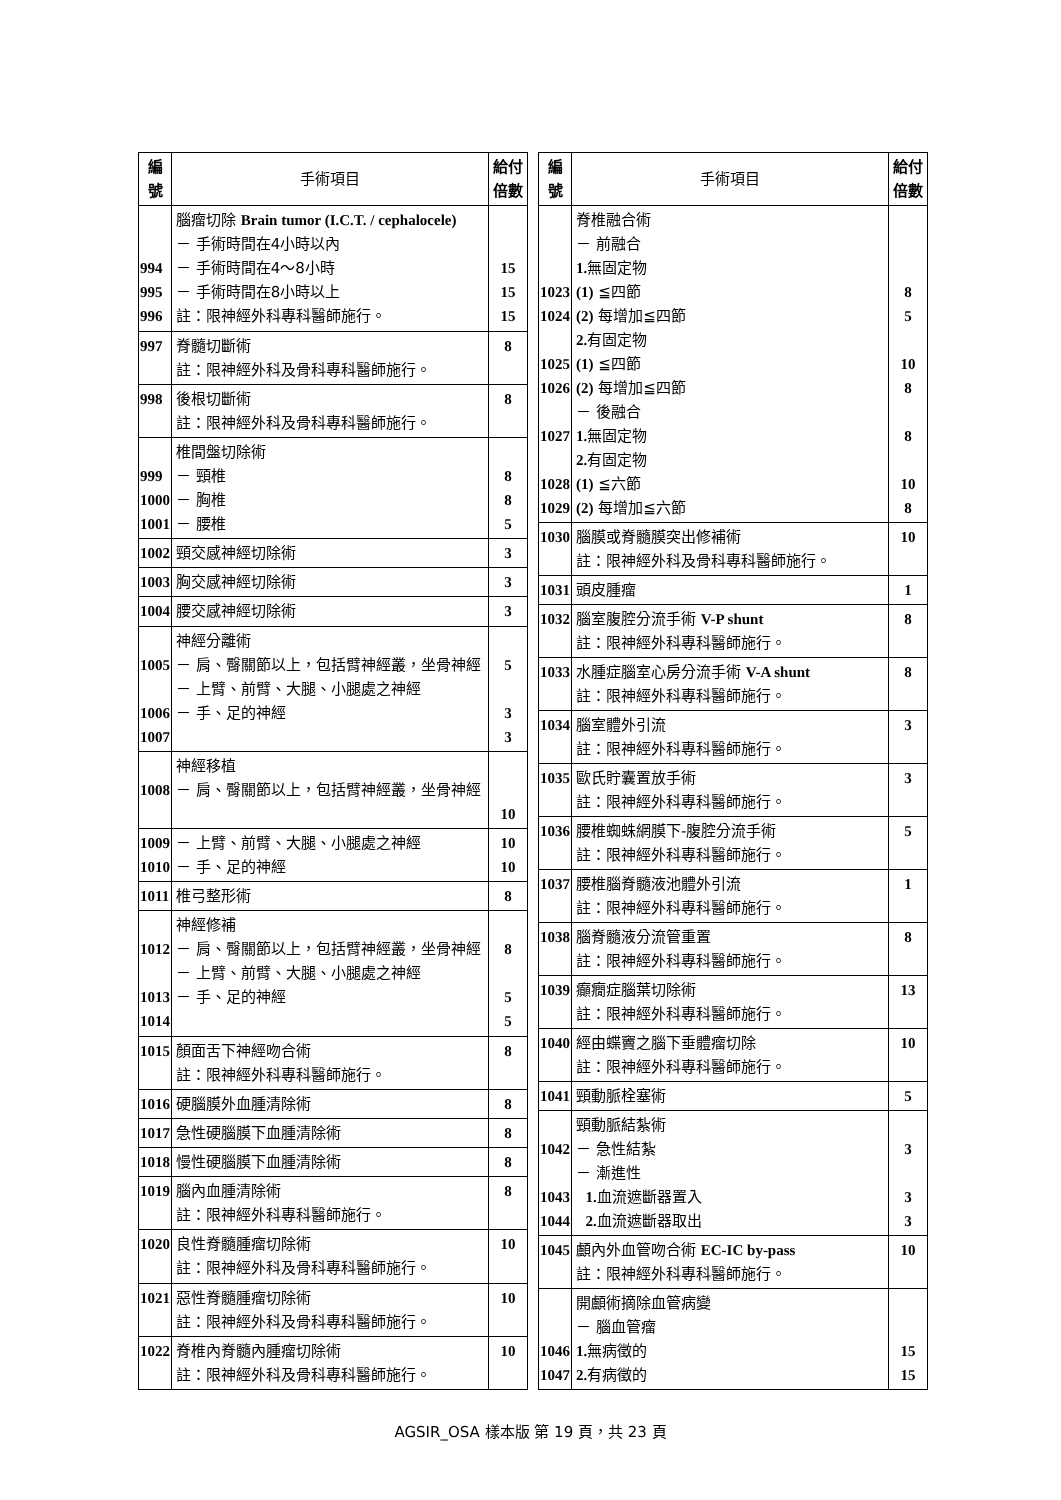| 編 號 | 手術項目 | 給付 倍數 |
| --- | --- | --- |
| 994 995 996 | 腦瘤切除 Brain tumor (I.C.T. / cephalocele) － 手術時間在4小時以內 － 手術時間在4～8小時 － 手術時間在8小時以上 註：限神經外科專科醫師施行。 | 15 15 15 |
| 997 | 脊髓切斷術 註：限神經外科及骨科專科醫師施行。 | 8 |
| 998 | 後根切斷術 註：限神經外科及骨科專科醫師施行。 | 8 |
| 999 1000 1001 | 椎間盤切除術 － 頸椎 － 胸椎 － 腰椎 | 8 8 5 |
| 1002 | 頸交感神經切除術 | 3 |
| 1003 | 胸交感神經切除術 | 3 |
| 1004 | 腰交感神經切除術 | 3 |
| 1005 1006 1007 | 神經分離術 － 肩、臀關節以上，包括臂神經叢，坐骨神經 － 上臂、前臂、大腿、小腿處之神經 － 手、足的神經 | 5 3 3 |
| 1008 | 神經移植 － 肩、臀關節以上，包括臂神經叢，坐骨神經 | 10 |
| 1009 1010 | － 上臂、前臂、大腿、小腿處之神經 － 手、足的神經 | 10 10 |
| 1011 | 椎弓整形術 | 8 |
| 1012 1013 1014 | 神經修補 － 肩、臀關節以上，包括臂神經叢，坐骨神經 － 上臂、前臂、大腿、小腿處之神經 － 手、足的神經 | 8 5 5 |
| 1015 | 顏面舌下神經吻合術 註：限神經外科專科醫師施行。 | 8 |
| 1016 | 硬腦膜外血腫清除術 | 8 |
| 1017 | 急性硬腦膜下血腫清除術 | 8 |
| 1018 | 慢性硬腦膜下血腫清除術 | 8 |
| 1019 | 腦內血腫清除術 註：限神經外科專科醫師施行。 | 8 |
| 1020 | 良性脊髓腫瘤切除術 註：限神經外科及骨科專科醫師施行。 | 10 |
| 1021 | 惡性脊髓腫瘤切除術 註：限神經外科及骨科專科醫師施行。 | 10 |
| 1022 | 脊椎內脊髓內腫瘤切除術 註：限神經外科及骨科專科醫師施行。 | 10 |
| 編 號 | 手術項目 | 給付 倍數 |
| --- | --- | --- |
| 1023 1024 1025 1026 1027 1028 1029 | 脊椎融合術 － 前融合 1. 無固定物 (1) ≦四節 (2) 每增加≦四節 2. 有固定物 (1) ≦四節 (2) 每增加≦四節 － 後融合 1. 無固定物 2. 有固定物 (1) ≦六節 (2) 每增加≦六節 | 8 5 10 8 8 10 8 |
| 1030 | 腦膜或脊髓膜突出修補術 註：限神經外科及骨科專科醫師施行。 | 10 |
| 1031 | 頭皮腫瘤 | 1 |
| 1032 | 腦室腹腔分流手術 V-P shunt 註：限神經外科專科醫師施行。 | 8 |
| 1033 | 水腫症腦室心房分流手術 V-A shunt 註：限神經外科專科醫師施行。 | 8 |
| 1034 | 腦室體外引流 註：限神經外科專科醫師施行。 | 3 |
| 1035 | 歐氏貯囊置放手術 註：限神經外科專科醫師施行。 | 3 |
| 1036 | 腰椎蜘蛛網膜下-腹腔分流手術 註：限神經外科專科醫師施行。 | 5 |
| 1037 | 腰椎腦脊髓液池體外引流 註：限神經外科專科醫師施行。 | 1 |
| 1038 | 腦脊髓液分流管重置 註：限神經外科專科醫師施行。 | 8 |
| 1039 | 癲癇症腦葉切除術 註：限神經外科專科醫師施行。 | 13 |
| 1040 | 經由蝶竇之腦下垂體瘤切除 註：限神經外科專科醫師施行。 | 10 |
| 1041 | 頸動脈栓塞術 | 5 |
| 1042 1043 1044 | 頸動脈結紮術 － 急性結紮 － 漸進性 1. 血流遮斷器置入 2. 血流遮斷器取出 | 3 3 3 |
| 1045 | 顱內外血管吻合術 EC-IC by-pass 註：限神經外科專科醫師施行。 | 10 |
| 1046 1047 | 開顱術摘除血管病變 － 腦血管瘤 1. 無病徵的 2. 有病徵的 | 15 15 |
AGSIR_OSA 樣本版 第 19 頁，共 23 頁